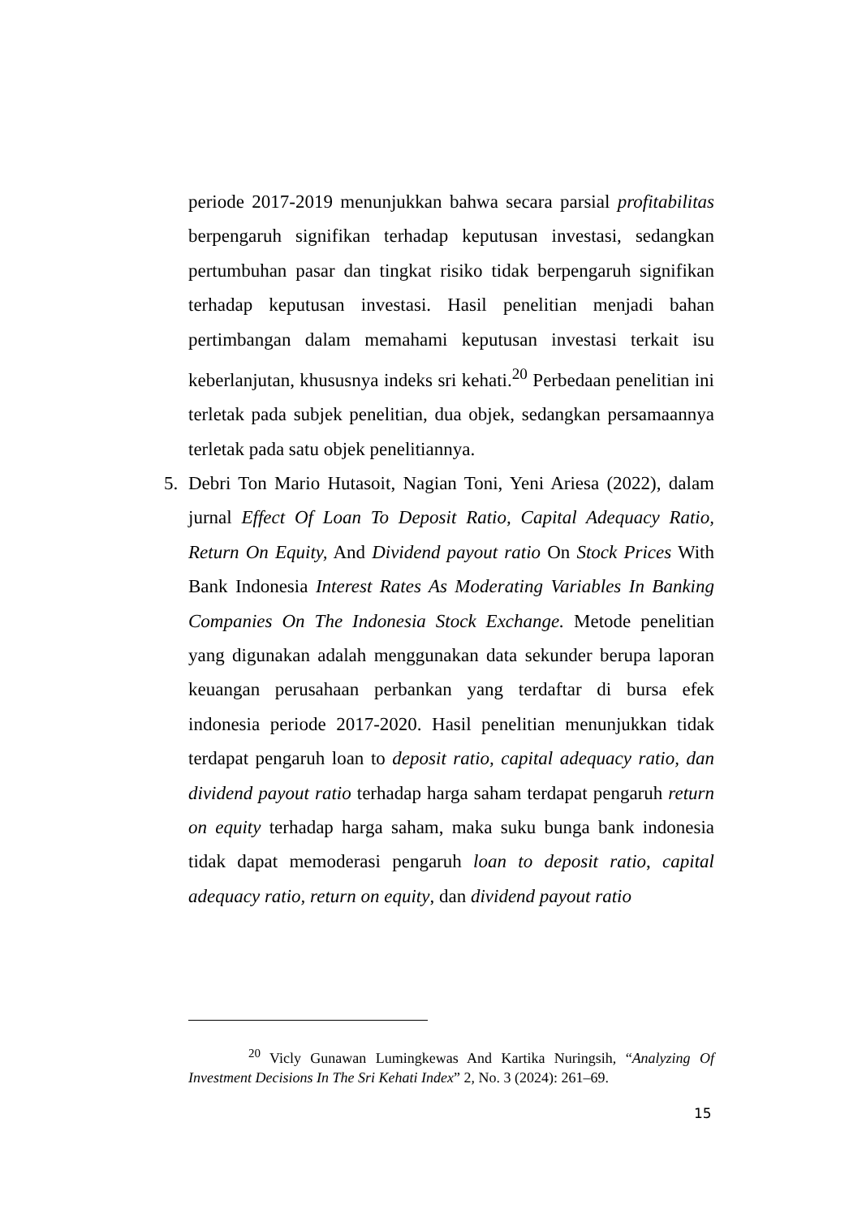periode 2017-2019 menunjukkan bahwa secara parsial profitabilitas berpengaruh signifikan terhadap keputusan investasi, sedangkan pertumbuhan pasar dan tingkat risiko tidak berpengaruh signifikan terhadap keputusan investasi. Hasil penelitian menjadi bahan pertimbangan dalam memahami keputusan investasi terkait isu keberlanjutan, khususnya indeks sri kehati.<sup>20</sup> Perbedaan penelitian ini terletak pada subjek penelitian, dua objek, sedangkan persamaannya terletak pada satu objek penelitiannya.
5. Debri Ton Mario Hutasoit, Nagian Toni, Yeni Ariesa (2022), dalam jurnal Effect Of Loan To Deposit Ratio, Capital Adequacy Ratio, Return On Equity, And Dividend payout ratio On Stock Prices With Bank Indonesia Interest Rates As Moderating Variables In Banking Companies On The Indonesia Stock Exchange. Metode penelitian yang digunakan adalah menggunakan data sekunder berupa laporan keuangan perusahaan perbankan yang terdaftar di bursa efek indonesia periode 2017-2020. Hasil penelitian menunjukkan tidak terdapat pengaruh loan to deposit ratio, capital adequacy ratio, dan dividend payout ratio terhadap harga saham terdapat pengaruh return on equity terhadap harga saham, maka suku bunga bank indonesia tidak dapat memoderasi pengaruh loan to deposit ratio, capital adequacy ratio, return on equity, dan dividend payout ratio
<sup>20</sup> Vicly Gunawan Lumingkewas And Kartika Nuringsih, “Analyzing Of Investment Decisions In The Sri Kehati Index” 2, No. 3 (2024): 261–69.
15